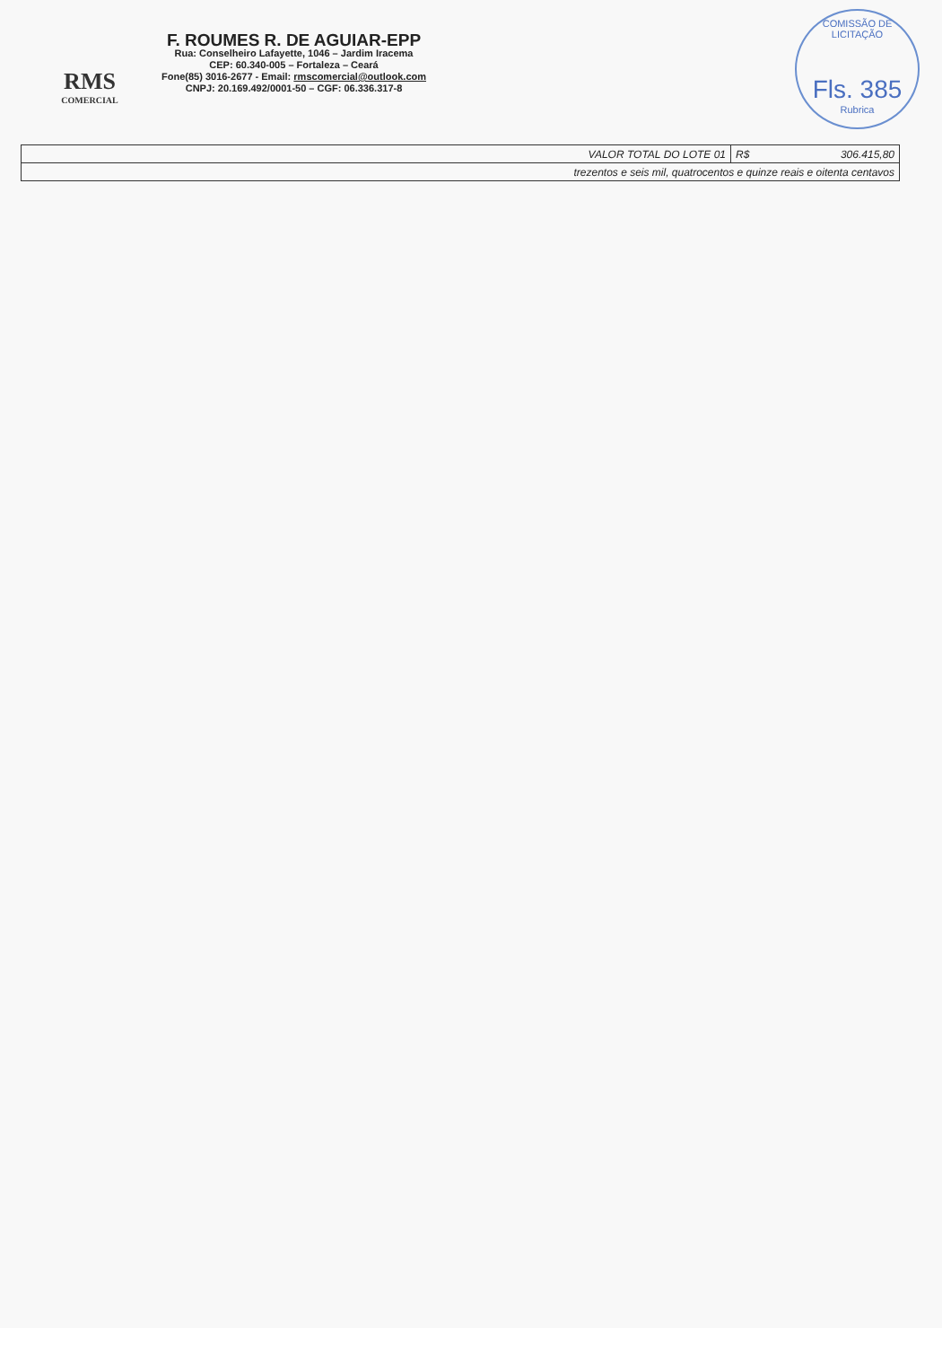RMS
COMERCIAL
F. ROUMES R. DE AGUIAR-EPP
Rua: Conselheiro Lafayette, 1046 – Jardim Iracema
CEP: 60.340-005 – Fortaleza – Ceará
Fone(85) 3016-2677 - Email: rmscomercial@outlook.com
CNPJ: 20.169.492/0001-50 – CGF: 06.336.317-8
COMISSÃO DE LICITAÇÃO
Fls. 385
Rubrica
| VALOR TOTAL DO LOTE 01 | R$ | 306.415,80 |
| trezentos e seis mil, quatrocentos e quinze reais e oitenta centavos | | |